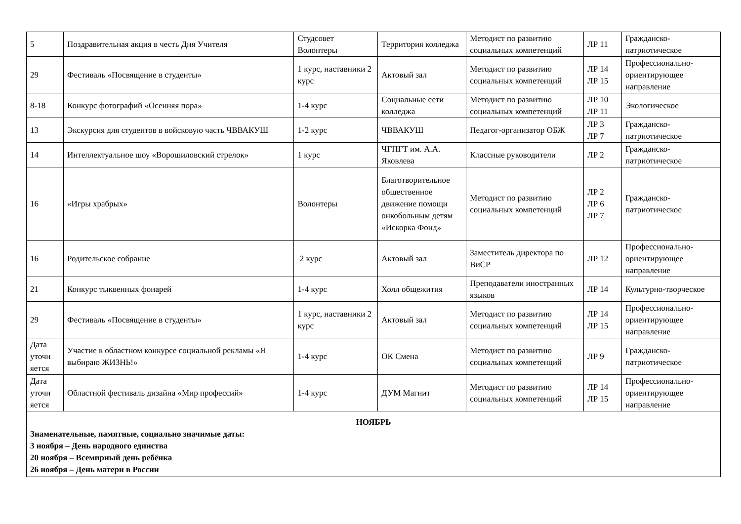| 5 | Поздравительная акция в честь Дня Учителя | Студсовет Волонтеры | Территория колледжа | Методист по развитию социальных компетенций | ЛР 11 | Гражданско-патриотическое |
| 29 | Фестиваль «Посвящение в студенты» | 1 курс, наставники 2 курс | Актовый зал | Методист по развитию социальных компетенций | ЛР 14 ЛР 15 | Профессионально-ориентирующее направление |
| 8-18 | Конкурс фотографий «Осенняя пора» | 1-4 курс | Социальные сети колледжа | Методист по развитию социальных компетенций | ЛР 10 ЛР 11 | Экологическое |
| 13 | Экскурсия для студентов в войсковую часть ЧВВАКУШ | 1-2 курс | ЧВВАКУШ | Педагог-организатор ОБЖ | ЛР 3 ЛР 7 | Гражданско-патриотическое |
| 14 | Интеллектуальное шоу «Ворошиловский стрелок» | 1 курс | ЧГПГТ им. А.А. Яковлева | Классные руководители | ЛР 2 | Гражданско-патриотическое |
| 16 | «Игры храбрых» | Волонтеры | Благотворительное общественное движение помощи онкобольным детям «Искорка Фонд» | Методист по развитию социальных компетенций | ЛР 2 ЛР 6 ЛР 7 | Гражданско-патриотическое |
| 16 | Родительское собрание | 2 курс | Актовый зал | Заместитель директора по ВиСР | ЛР 12 | Профессионально-ориентирующее направление |
| 21 | Конкурс тыквенных фонарей | 1-4 курс | Холл общежития | Преподаватели иностранных языков | ЛР 14 | Культурно-творческое |
| 29 | Фестиваль «Посвящение в студенты» | 1 курс, наставники 2 курс | Актовый зал | Методист по развитию социальных компетенций | ЛР 14 ЛР 15 | Профессионально-ориентирующее направление |
| Дата уточн яется | Участие в областном конкурсе социальной рекламы «Я выбираю ЖИЗНЬ!» | 1-4 курс | ОК Смена | Методист по развитию социальных компетенций | ЛР 9 | Гражданско-патриотическое |
| Дата уточн яется | Областной фестиваль дизайна «Мир профессий» | 1-4 курс | ДУМ Магнит | Методист по развитию социальных компетенций | ЛР 14 ЛР 15 | Профессионально-ориентирующее направление |
| НОЯБРЬ Знаменательные, памятные, социально значимые даты: 3 ноября – День народного единства 20 ноября – Всемирный день ребёнка 26 ноября – День матери в России | | | | | | |